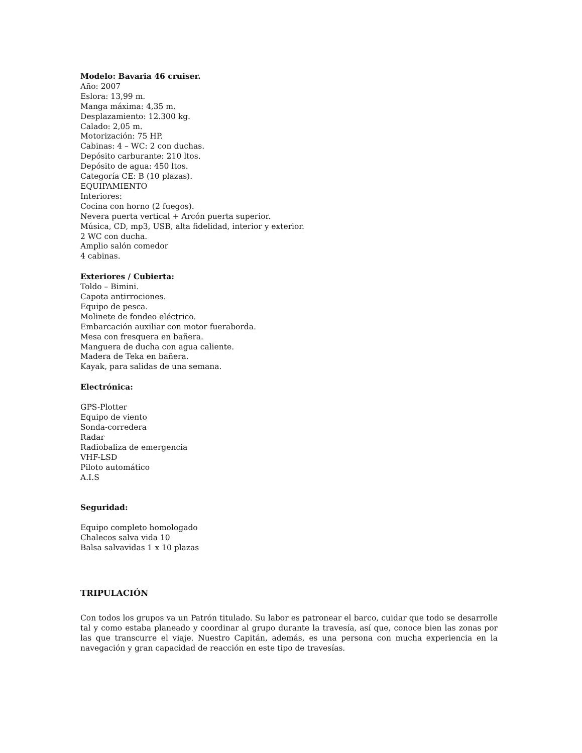Modelo: Bavaria 46 cruiser.
Año: 2007
Eslora: 13,99 m.
Manga máxima: 4,35 m.
Desplazamiento: 12.300 kg.
Calado: 2,05 m.
Motorización: 75 HP.
Cabinas: 4 – WC: 2 con duchas.
Depósito carburante: 210 ltos.
Depósito de agua: 450 ltos.
Categoría CE: B (10 plazas).
EQUIPAMIENTO
Interiores:
Cocina con horno (2 fuegos).
Nevera puerta vertical + Arcón puerta superior.
Música, CD, mp3, USB, alta fidelidad, interior y exterior.
2 WC con ducha.
Amplio salón comedor
4 cabinas.
Exteriores / Cubierta:
Toldo – Bimini.
Capota antirrociones.
Equipo de pesca.
Molinete de fondeo eléctrico.
Embarcación auxiliar con motor fueraborda.
Mesa con fresquera en bañera.
Manguera de ducha con agua caliente.
Madera de Teka en bañera.
Kayak, para salidas de una semana.
Electrónica:
GPS-Plotter
Equipo de viento
Sonda-corredera
Radar
Radiobaliza de emergencia
VHF-LSD
Piloto automático
A.I.S
Seguridad:
Equipo completo homologado
Chalecos salva vida 10
Balsa salvavidas 1 x 10 plazas
TRIPULACIÓN
Con todos los grupos va un Patrón titulado. Su labor es patronear el barco, cuidar que todo se desarrolle tal y como estaba planeado y coordinar al grupo durante la travesía, así que, conoce bien las zonas por las que transcurre el viaje. Nuestro Capitán, además, es una persona con mucha experiencia en la navegación y gran capacidad de reacción en este tipo de travesías.